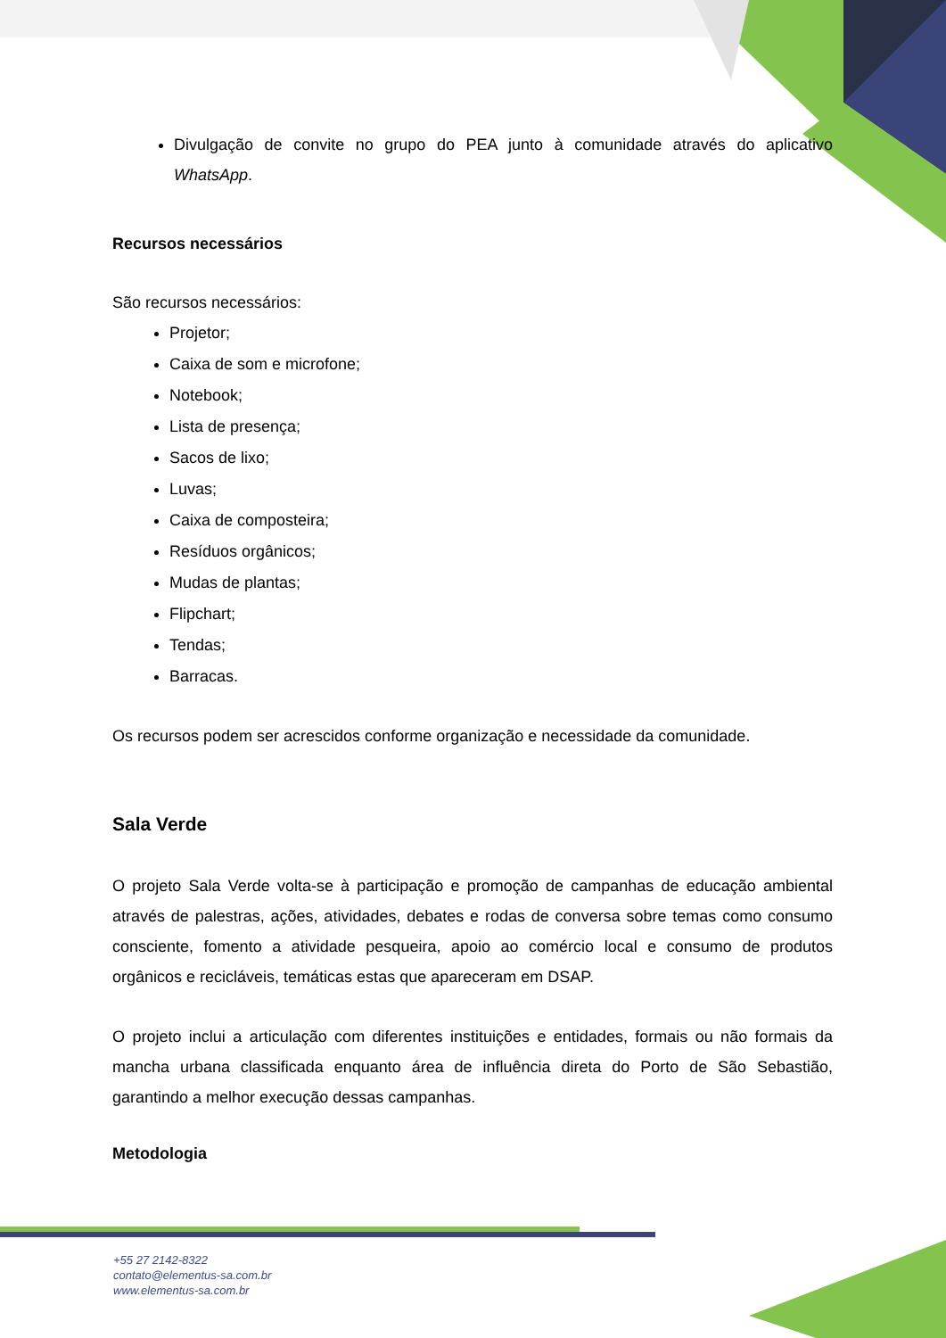Divulgação de convite no grupo do PEA junto à comunidade através do aplicativo WhatsApp.
Recursos necessários
São recursos necessários:
Projetor;
Caixa de som e microfone;
Notebook;
Lista de presença;
Sacos de lixo;
Luvas;
Caixa de composteira;
Resíduos orgânicos;
Mudas de plantas;
Flipchart;
Tendas;
Barracas.
Os recursos podem ser acrescidos conforme organização e necessidade da comunidade.
Sala Verde
O projeto Sala Verde volta-se à participação e promoção de campanhas de educação ambiental através de palestras, ações, atividades, debates e rodas de conversa sobre temas como consumo consciente, fomento a atividade pesqueira, apoio ao comércio local e consumo de produtos orgânicos e recicláveis, temáticas estas que apareceram em DSAP.
O projeto inclui a articulação com diferentes instituições e entidades, formais ou não formais da mancha urbana classificada enquanto área de influência direta do Porto de São Sebastião, garantindo a melhor execução dessas campanhas.
Metodologia
+55 27 2142-8322
contato@elementus-sa.com.br
www.elementus-sa.com.br